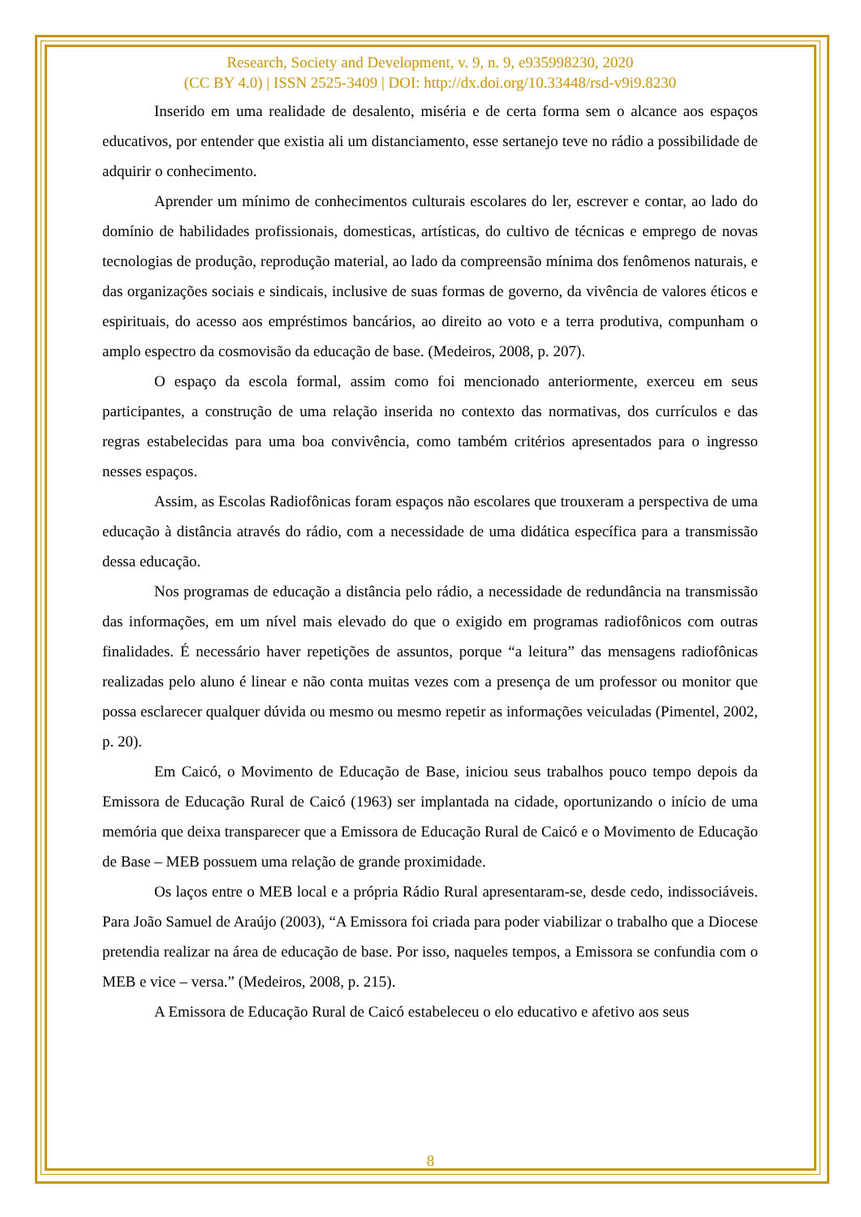Research, Society and Development, v. 9, n. 9, e935998230, 2020
(CC BY 4.0) | ISSN 2525-3409 | DOI: http://dx.doi.org/10.33448/rsd-v9i9.8230
Inserido em uma realidade de desalento, miséria e de certa forma sem o alcance aos espaços educativos, por entender que existia ali um distanciamento, esse sertanejo teve no rádio a possibilidade de adquirir o conhecimento.
Aprender um mínimo de conhecimentos culturais escolares do ler, escrever e contar, ao lado do domínio de habilidades profissionais, domesticas, artísticas, do cultivo de técnicas e emprego de novas tecnologias de produção, reprodução material, ao lado da compreensão mínima dos fenômenos naturais, e das organizações sociais e sindicais, inclusive de suas formas de governo, da vivência de valores éticos e espirituais, do acesso aos empréstimos bancários, ao direito ao voto e a terra produtiva, compunham o amplo espectro da cosmovisão da educação de base. (Medeiros, 2008, p. 207).
O espaço da escola formal, assim como foi mencionado anteriormente, exerceu em seus participantes, a construção de uma relação inserida no contexto das normativas, dos currículos e das regras estabelecidas para uma boa convivência, como também critérios apresentados para o ingresso nesses espaços.
Assim, as Escolas Radiofônicas foram espaços não escolares que trouxeram a perspectiva de uma educação à distância através do rádio, com a necessidade de uma didática específica para a transmissão dessa educação.
Nos programas de educação a distância pelo rádio, a necessidade de redundância na transmissão das informações, em um nível mais elevado do que o exigido em programas radiofônicos com outras finalidades. É necessário haver repetições de assuntos, porque “a leitura” das mensagens radiofônicas realizadas pelo aluno é linear e não conta muitas vezes com a presença de um professor ou monitor que possa esclarecer qualquer dúvida ou mesmo ou mesmo repetir as informações veiculadas (Pimentel, 2002, p. 20).
Em Caicó, o Movimento de Educação de Base, iniciou seus trabalhos pouco tempo depois da Emissora de Educação Rural de Caicó (1963) ser implantada na cidade, oportunizando o início de uma memória que deixa transparecer que a Emissora de Educação Rural de Caicó e o Movimento de Educação de Base – MEB possuem uma relação de grande proximidade.
Os laços entre o MEB local e a própria Rádio Rural apresentaram-se, desde cedo, indissociáveis. Para João Samuel de Araújo (2003), “A Emissora foi criada para poder viabilizar o trabalho que a Diocese pretendia realizar na área de educação de base. Por isso, naqueles tempos, a Emissora se confundia com o MEB e vice – versa.” (Medeiros, 2008, p. 215).
A Emissora de Educação Rural de Caicó estabeleceu o elo educativo e afetivo aos seus
8